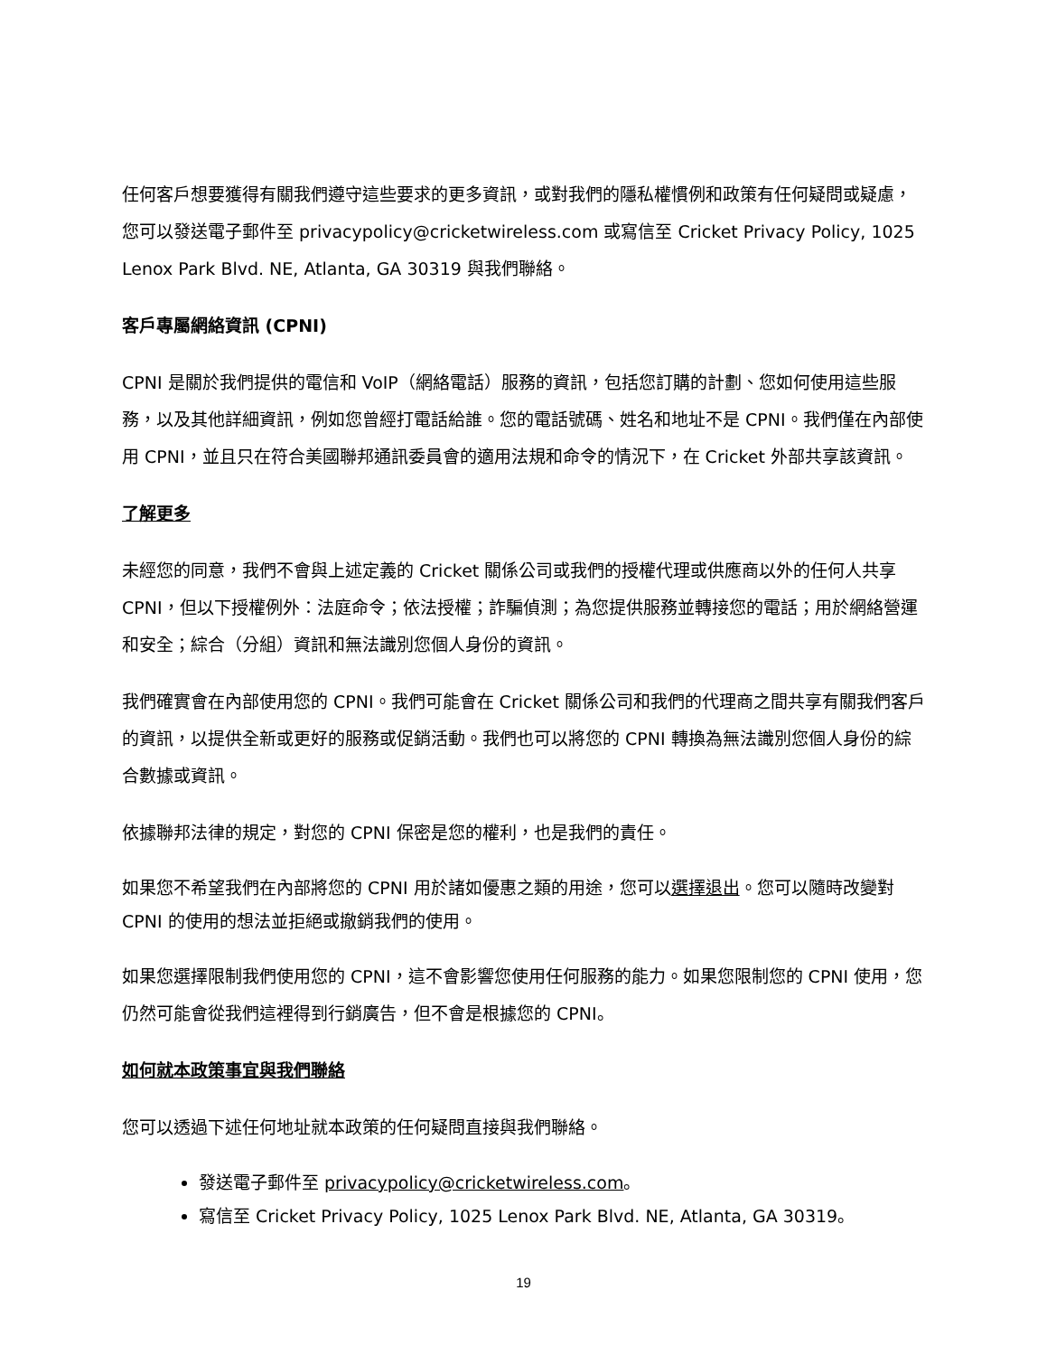任何客戶想要獲得有關我們遵守這些要求的更多資訊，或對我們的隱私權慣例和政策有任何疑問或疑慮，您可以發送電子郵件至 privacypolicy@cricketwireless.com 或寫信至 Cricket Privacy Policy, 1025 Lenox Park Blvd. NE, Atlanta, GA 30319 與我們聯絡。
客戶專屬網絡資訊 (CPNI)
CPNI 是關於我們提供的電信和 VoIP（網絡電話）服務的資訊，包括您訂購的計劃、您如何使用這些服務，以及其他詳細資訊，例如您曾經打電話給誰。您的電話號碼、姓名和地址不是 CPNI。我們僅在內部使用 CPNI，並且只在符合美國聯邦通訊委員會的適用法規和命令的情況下，在 Cricket 外部共享該資訊。
了解更多
未經您的同意，我們不會與上述定義的 Cricket 關係公司或我們的授權代理或供應商以外的任何人共享 CPNI，但以下授權例外：法庭命令；依法授權；詐騙偵測；為您提供服務並轉接您的電話；用於網絡營運和安全；綜合（分組）資訊和無法識別您個人身份的資訊。
我們確實會在內部使用您的 CPNI。我們可能會在 Cricket 關係公司和我們的代理商之間共享有關我們客戶的資訊，以提供全新或更好的服務或促銷活動。我們也可以將您的 CPNI 轉換為無法識別您個人身份的綜合數據或資訊。
依據聯邦法律的規定，對您的 CPNI 保密是您的權利，也是我們的責任。
如果您不希望我們在內部將您的 CPNI 用於諸如優惠之類的用途，您可以選擇退出。您可以隨時改變對 CPNI 的使用的想法並拒絕或撤銷我們的使用。
如果您選擇限制我們使用您的 CPNI，這不會影響您使用任何服務的能力。如果您限制您的 CPNI 使用，您仍然可能會從我們這裡得到行銷廣告，但不會是根據您的 CPNI。
如何就本政策事宜與我們聯絡
您可以透過下述任何地址就本政策的任何疑問直接與我們聯絡。
發送電子郵件至 privacypolicy@cricketwireless.com。
寫信至 Cricket Privacy Policy, 1025 Lenox Park Blvd. NE, Atlanta, GA 30319。
19